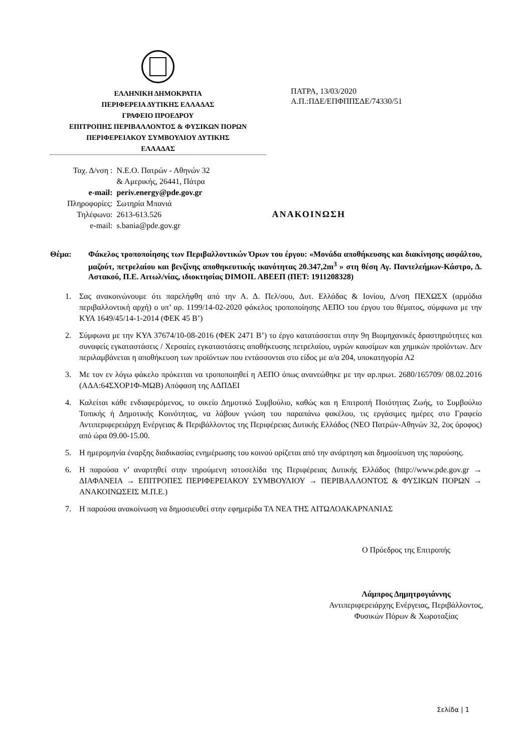ΕΛΛΗΝΙΚΗ ΔΗΜΟΚΡΑΤΙΑ
ΠΕΡΙΦΕΡΕΙΑ ΔΥΤΙΚΗΣ ΕΛΛΑΔΑΣ
ΓΡΑΦΕΙΟ ΠΡΟΕΔΡΟΥ
ΕΠΙΤΡΟΠΗΣ ΠΕΡΙΒΑΛΛΟΝΤΟΣ & ΦΥΣΙΚΩΝ ΠΟΡΩΝ
ΠΕΡΙΦΕΡΕΙΑΚΟΥ ΣΥΜΒΟΥΛΙΟΥ ΔΥΤΙΚΗΣ
ΕΛΛΑΔΑΣ
ΠΑΤΡΑ, 13/03/2020
Α.Π.:ΠΔΕ/ΕΠΦΠΠΣΔΕ/74330/51
| Ταχ. Δ/νση : | Ν.Ε.Ο. Πατρών - Αθηνών 32 & Αμερικής, 26441, Πάτρα |
| e-mail: | periv.energy@pde.gov.gr |
| Πληροφορίες: | Σωτηρία Μπανιά |
| Τηλέφωνο: | 2613-613.526 |
| e-mail: | s.bania@pde.gov.gr |
ΑΝΑΚΟΙΝΩΣΗ
Θέμα: Φάκελος τροποποίησης των Περιβαλλοντικών Όρων του έργου: «Μονάδα αποθήκευσης και διακίνησης ασφάλτου, μαζούτ, πετρελαίου και βενζίνης αποθηκευτικής ικανότητας 20.347,2m<sup>3</sup> » στη θέση Αγ. Παντελεήμων-Κάστρο, Δ. Αστακού, Π.Ε. Αιτωλ/νίας, ιδιοκτησίας DIMOIL ΑΒΕΕΠ (ΠΕΤ: 1911208328)
1. Σας ανακοινώνουμε ότι παρελήφθη από την Α. Δ. Πελ/σου, Δυτ. Ελλάδας & Ιονίου, Δ/νση ΠΕΧΩΣΧ (αρμόδια περιβαλλοντική αρχή) ο υπ’ αρ. 1199/14-02-2020 φάκελος τροποποίησης ΑΕΠΟ του έργου του θέματος, σύμφωνα με την ΚΥΑ 1649/45/14-1-2014 (ΦΕΚ 45 Β’)
2. Σύμφωνα με την ΚΥΑ 37674/10-08-2016 (ΦΕΚ 2471 Β’) το έργο κατατάσσεται στην 9η Βιομηχανικές δραστηριότητες και συναφείς εγκαταστάσεις / Χερσαίες εγκαταστάσεις αποθήκευσης πετρελαίου, υγρών καυσίμων και χημικών προϊόντων. Δεν περιλαμβάνεται η αποθήκευση των προϊόντων που εντάσσονται στο είδος με α/α 204, υποκατηγορία Α2
3. Με τον εν λόγω φάκελο πρόκειται να τροποποιηθεί η ΑΕΠΟ όπως ανανεώθηκε με την αρ.πρωτ. 2680/165709/ 08.02.2016 (ΑΔΑ:64ΣΧΟΡ1Φ-ΜΩΒ) Απόφαση της ΑΔΠΔΕΙ
4. Καλείται κάθε ενδιαφερόμενος, το οικείο Δημοτικό Συμβούλιο, καθώς και η Επιτροπή Ποιότητας Ζωής, το Συμβούλιο Τοπικής ή Δημοτικής Κοινότητας, να λάβουν γνώση του παραπάνω φακέλου, τις εργάσιμες ημέρες στο Γραφείο Αντιπεριφερειάρχη Ενέργειας & Περιβάλλοντος της Περιφέρειας Δυτικής Ελλάδος (ΝΕΟ Πατρών-Αθηνών 32, 2ος όροφος) από ώρα 09.00-15.00.
5. Η ημερομηνία έναρξης διαδικασίας ενημέρωσης του κοινού ορίζεται από την ανάρτηση και δημοσίευση της παρούσης.
6. Η παρούσα ν’ αναρτηθεί στην τηρούμενη ιστοσελίδα της Περιφέρειας Δυτικής Ελλάδος (http://www.pde.gov.gr → ΔΙΑΦΑΝΕΙΑ → ΕΠΙΤΡΟΠΕΣ ΠΕΡΙΦΕΡΕΙΑΚΟΥ ΣΥΜΒΟΥΛΙΟΥ → ΠΕΡΙΒΑΛΛΟΝΤΟΣ & ΦΥΣΙΚΩΝ ΠΟΡΩΝ → ΑΝΑΚΟΙΝΩΣΕΙΣ Μ.Π.Ε.)
7. Η παρούσα ανακοίνωση να δημοσιευθεί στην εφημερίδα ΤΑ ΝΕΑ ΤΗΣ ΑΙΤΩΛΟΑΚΑΡΝΑΝΙΑΣ
Ο Πρόεδρος της Επιτροπής
Λάμπρος Δημητρογιάννης
Αντιπεριφερειάρχης Ενέργειας, Περιβάλλοντος,
Φυσικών Πόρων & Χωροταξίας
Σελίδα | 1